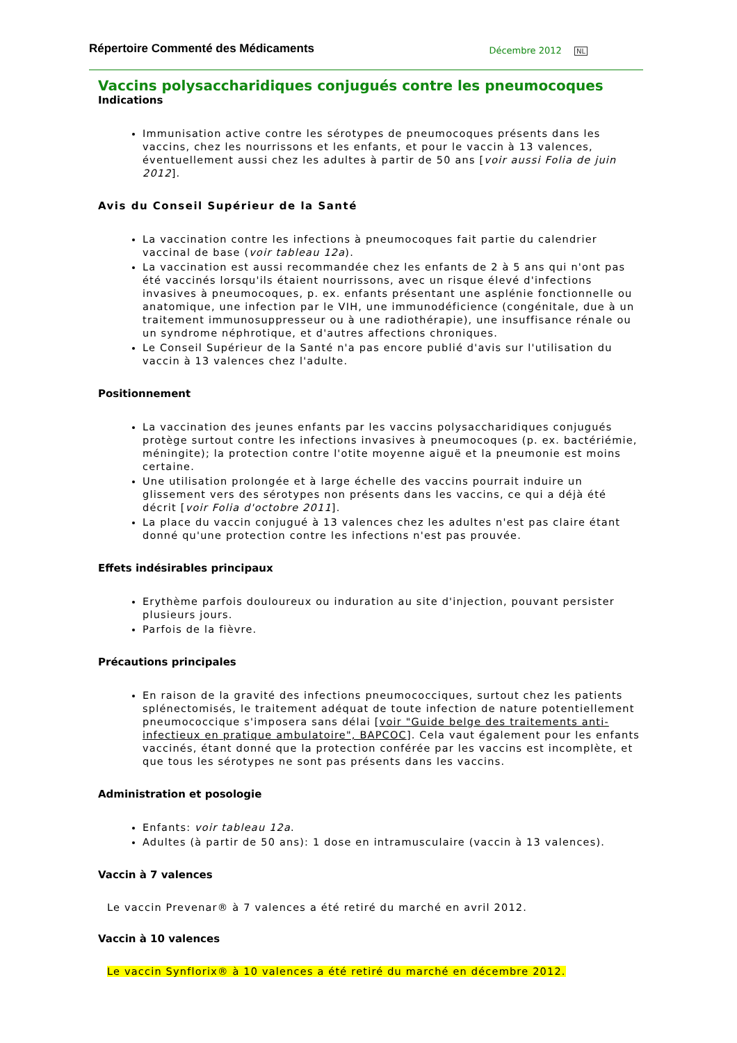Répertoire Commenté des Médicaments Décembre 2012 NL
Vaccins polysaccharidiques conjugués contre les pneumocoques
Indications
Immunisation active contre les sérotypes de pneumocoques présents dans les vaccins, chez les nourrissons et les enfants, et pour le vaccin à 13 valences, éventuellement aussi chez les adultes à partir de 50 ans [voir aussi Folia de juin 2012].
Avis du Conseil Supérieur de la Santé
La vaccination contre les infections à pneumocoques fait partie du calendrier vaccinal de base (voir tableau 12a).
La vaccination est aussi recommandée chez les enfants de 2 à 5 ans qui n'ont pas été vaccinés lorsqu'ils étaient nourrissons, avec un risque élevé d'infections invasives à pneumocoques, p. ex. enfants présentant une asplénie fonctionnelle ou anatomique, une infection par le VIH, une immunodéficience (congénitale, due à un traitement immunosuppresseur ou à une radiothérapie), une insuffisance rénale ou un syndrome néphrotique, et d'autres affections chroniques.
Le Conseil Supérieur de la Santé n'a pas encore publié d'avis sur l'utilisation du vaccin à 13 valences chez l'adulte.
Positionnement
La vaccination des jeunes enfants par les vaccins polysaccharidiques conjugués protège surtout contre les infections invasives à pneumocoques (p. ex. bactériémie, méningite); la protection contre l'otite moyenne aiguë et la pneumonie est moins certaine.
Une utilisation prolongée et à large échelle des vaccins pourrait induire un glissement vers des sérotypes non présents dans les vaccins, ce qui a déjà été décrit [voir Folia d'octobre 2011].
La place du vaccin conjugué à 13 valences chez les adultes n'est pas claire étant donné qu'une protection contre les infections n'est pas prouvée.
Effets indésirables principaux
Erythème parfois douloureux ou induration au site d'injection, pouvant persister plusieurs jours.
Parfois de la fièvre.
Précautions principales
En raison de la gravité des infections pneumococciques, surtout chez les patients splénectomisés, le traitement adéquat de toute infection de nature potentiellement pneumococcique s'imposera sans délai [voir "Guide belge des traitements anti-infectieux en pratique ambulatoire", BAPCOC]. Cela vaut également pour les enfants vaccinés, étant donné que la protection conférée par les vaccins est incomplète, et que tous les sérotypes ne sont pas présents dans les vaccins.
Administration et posologie
Enfants: voir tableau 12a.
Adultes (à partir de 50 ans): 1 dose en intramusculaire (vaccin à 13 valences).
Vaccin à 7 valences
Le vaccin Prevenar® à 7 valences a été retiré du marché en avril 2012.
Vaccin à 10 valences
Le vaccin Synflorix® à 10 valences a été retiré du marché en décembre 2012.